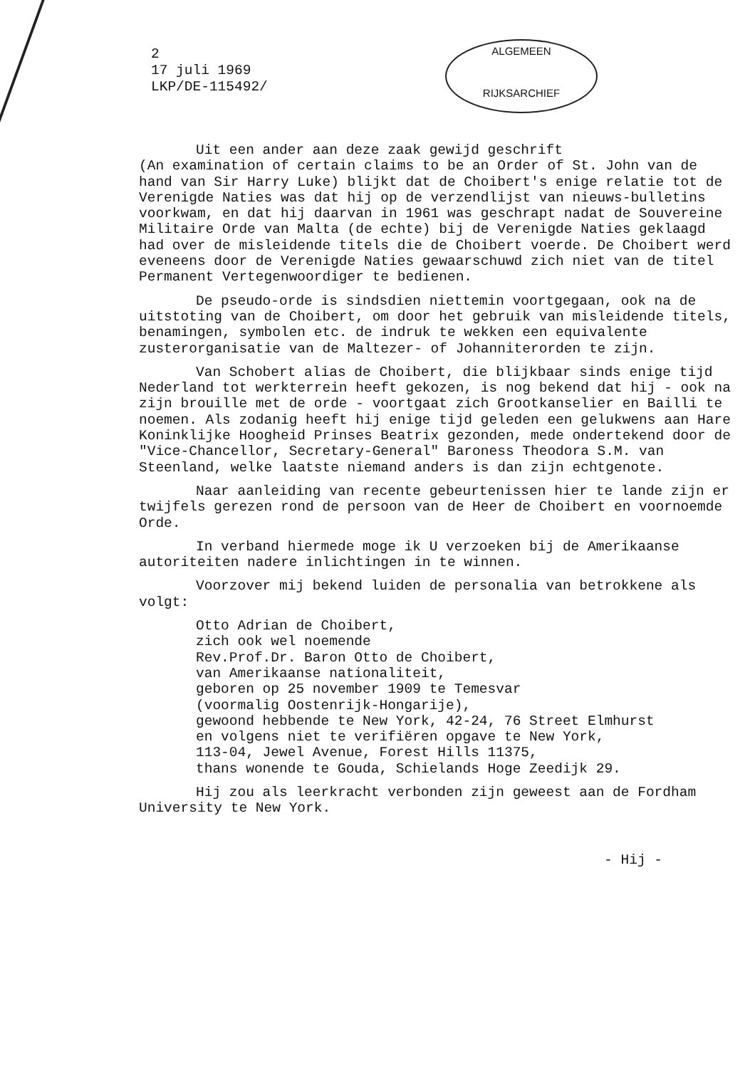2
17 juli 1969
LKP/DE-115492/
ALGEMEEN
RIJKSARCHIEF
Uit een ander aan deze zaak gewijd geschrift
(An examination of certain claims to be an Order of St. John van de hand van Sir Harry Luke) blijkt dat de Choibert's enige relatie tot de Verenigde Naties was dat hij op de verzendlijst van nieuws-bulletins voorkwam, en dat hij daarvan in 1961 was geschrapt nadat de Souvereine Militaire Orde van Malta (de echte) bij de Verenigde Naties geklaagd had over de misleidende titels die de Choibert voerde. De Choibert werd eveneens door de Verenigde Naties gewaarschuwd zich niet van de titel Permanent Vertegenwoordiger te bedienen.
De pseudo-orde is sindsdien niettemin voortgegaan, ook na de uitstoting van de Choibert, om door het gebruik van misleidende titels, benamingen, symbolen etc. de indruk te wekken een equivalente zusterorganisatie van de Maltezer- of Johanniterorden te zijn.
Van Schobert alias de Choibert, die blijkbaar sinds enige tijd Nederland tot werkterrein heeft gekozen, is nog bekend dat hij - ook na zijn brouille met de orde - voortgaat zich Grootkanselier en Bailli te noemen. Als zodanig heeft hij enige tijd geleden een gelukwens aan Hare Koninklijke Hoogheid Prinses Beatrix gezonden, mede ondertekend door de "Vice-Chancellor, Secretary-General" Baroness Theodora S.M. van Steenland, welke laatste niemand anders is dan zijn echtgenote.
Naar aanleiding van recente gebeurtenissen hier te lande zijn er twijfels gerezen rond de persoon van de Heer de Choibert en voornoemde Orde.
In verband hiermede moge ik U verzoeken bij de Amerikaanse autoriteiten nadere inlichtingen in te winnen.
Voorzover mij bekend luiden de personalia van betrokkene als volgt:
Otto Adrian de Choibert,
zich ook wel noemende
Rev.Prof.Dr. Baron Otto de Choibert,
van Amerikaanse nationaliteit,
geboren op 25 november 1909 te Temesvar
(voormalig Oostenrijk-Hongarije),
gewoond hebbende te New York, 42-24, 76 Street Elmhurst
en volgens niet te verifiëren opgave te New York,
113-04, Jewel Avenue, Forest Hills 11375,
thans wonende te Gouda, Schielands Hoge Zeedijk 29.
Hij zou als leerkracht verbonden zijn geweest aan de Fordham University te New York.
- Hij -